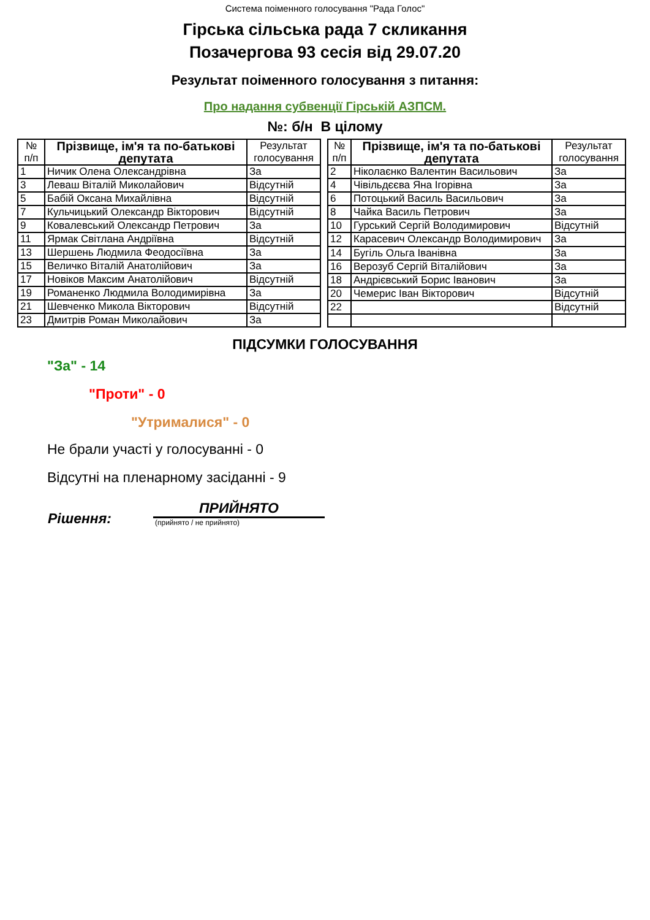Система поіменного голосування "Рада Голос"
Гірська сільська рада 7 скликання
Позачергова 93 сесія від 29.07.20
Результат поіменного голосування з питання:
Про надання субвенції Гірській АЗПСМ.
№: б/н В цілому
| № п/п | Прізвище, ім'я та по-батькові депутата | Результат голосування |
| --- | --- | --- |
| 1 | Ничик Олена Олександрівна | За |
| 3 | Леваш Віталій Миколайович | Відсутній |
| 5 | Бабій Оксана Михайлівна | Відсутній |
| 7 | Кульчицький Олександр Вікторович | Відсутній |
| 9 | Ковалевський Олександр Петрович | За |
| 11 | Ярмак Світлана Андріївна | Відсутній |
| 13 | Шершень Людмила Феодосіївна | За |
| 15 | Величко Віталій Анатолійович | За |
| 17 | Новіков Максим Анатолійович | Відсутній |
| 19 | Романенко Людмила Володимирівна | За |
| 21 | Шевченко Микола Вікторович | Відсутній |
| 23 | Дмитрів Роман Миколайович | За |
| № п/п | Прізвище, ім'я та по-батькові депутата | Результат голосування |
| --- | --- | --- |
| 2 | Ніколаєнко Валентин Васильович | За |
| 4 | Чівільдєєва Яна Ігорівна | За |
| 6 | Потоцький Василь Васильович | За |
| 8 | Чайка Василь Петрович | За |
| 10 | Гурський Сергій Володимирович | Відсутній |
| 12 | Карасевич Олександр Володимирович | За |
| 14 | Бугіль Ольга Іванівна | За |
| 16 | Верозуб Сергій Віталійович | За |
| 18 | Андрієвський Борис Іванович | За |
| 20 | Чемерис Іван Вікторович | Відсутній |
| 22 | | Відсутній |
ПІДСУМКИ ГОЛОСУВАННЯ
"За" - 14
"Проти" - 0
"Утрималися" - 0
Не брали участі у голосуванні - 0
Відсутні на пленарному засіданні - 9
Рішення:
ПРИЙНЯТО
(прийнято / не прийнято)